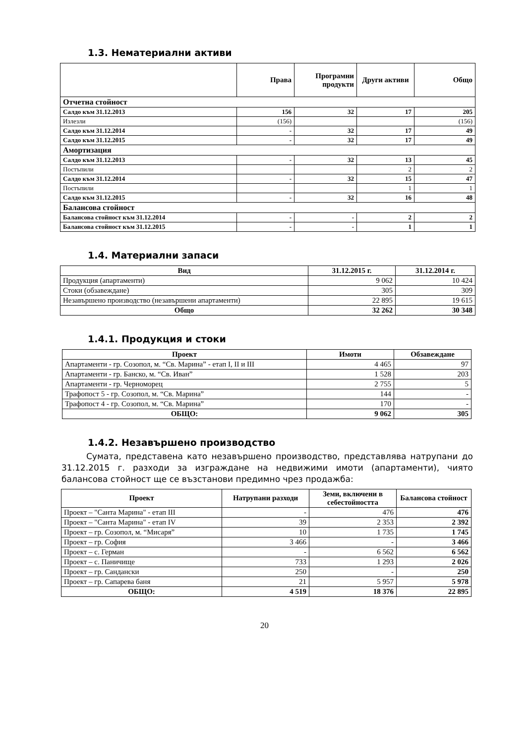1.3. Нематериални активи
| | Права | Програмни продукти | Други активи | Общо |
| --- | --- | --- | --- | --- |
| Отчетна стойност | | | | |
| Салдо към 31.12.2013 | 156 | 32 | 17 | 205 |
| Излезли | (156) | | | (156) |
| Салдо към 31.12.2014 | - | 32 | 17 | 49 |
| Салдо към 31.12.2015 | - | 32 | 17 | 49 |
| Амортизация | | | | |
| Салдо към 31.12.2013 | - | 32 | 13 | 45 |
| Постъпили | | | 2 | 2 |
| Салдо към 31.12.2014 | - | 32 | 15 | 47 |
| Постъпили | | | 1 | 1 |
| Салдо към 31.12.2015 | - | 32 | 16 | 48 |
| Балансова стойност | | | | |
| Балансова стойност към 31.12.2014 | - | - | 2 | 2 |
| Балансова стойност към 31.12.2015 | - | - | 1 | 1 |
1.4. Материални запаси
| Вид | 31.12.2015 г. | 31.12.2014 г. |
| --- | --- | --- |
| Продукция (апартаменти) | 9 062 | 10 424 |
| Стоки (обзавеждане) | 305 | 309 |
| Незавършено производство (незавършени апартаменти) | 22 895 | 19 615 |
| Общо | 32 262 | 30 348 |
1.4.1. Продукция и стоки
| Проект | Имоти | Обзавеждане |
| --- | --- | --- |
| Апартаменти - гр. Созопол, м. “Св. Марина” - етап I, II и III | 4 465 | 97 |
| Апартаменти - гр. Банско, м. “Св. Иван” | 1 528 | 203 |
| Апартаменти - гр. Черноморец | 2 755 | 5 |
| Трафопост 5 - гр. Созопол, м. “Св. Марина” | 144 | - |
| Трафопост 4 - гр. Созопол, м. “Св. Марина” | 170 | - |
| ОБЩО: | 9 062 | 305 |
1.4.2. Незавършено производство
Сумата, представена като незавършено производство, представлява натрупани до 31.12.2015 г. разходи за изграждане на недвижими имоти (апартаменти), чиято балансова стойност ще се възстанови предимно чрез продажба:
| Проект | Натрупани разходи | Земи, включени в себестойността | Балансова стойност |
| --- | --- | --- | --- |
| Проект – "Санта Марина" - етап III | - | 476 | 476 |
| Проект – "Санта Марина" - етап IV | 39 | 2 353 | 2 392 |
| Проект – гр. Созопол, м. “Мисаря” | 10 | 1 735 | 1 745 |
| Проект – гр. София | 3 466 | - | 3 466 |
| Проект – с. Герман | - | 6 562 | 6 562 |
| Проект – с. Паничище | 733 | 1 293 | 2 026 |
| Проект – гр. Сандански | 250 | - | 250 |
| Проект – гр. Сапарева баня | 21 | 5 957 | 5 978 |
| ОБЩО: | 4 519 | 18 376 | 22 895 |
20